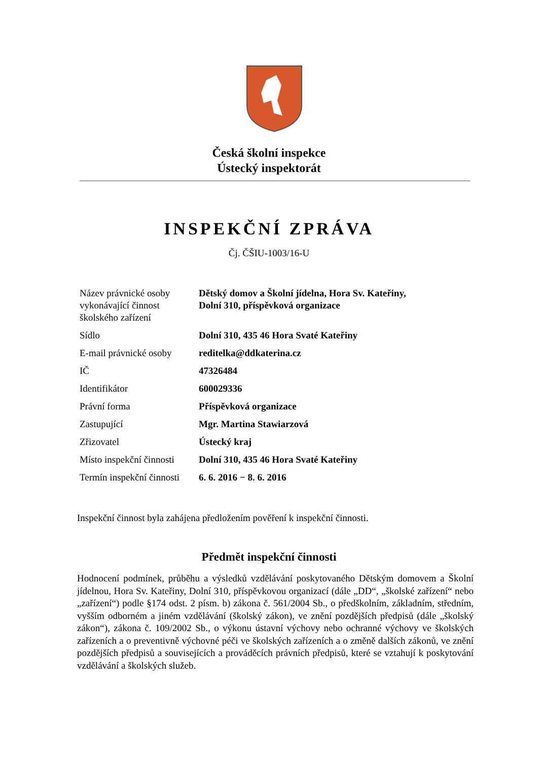Česká školní inspekce
Ústecký inspektorát
INSPEKČNÍ ZPRÁVA
Čj. ČŠIU-1003/16-U
| Název právnické osoby vykonávající činnost školského zařízení | Dětský domov a Školní jídelna, Hora Sv. Kateřiny, Dolní 310, příspěvková organizace |
| Sídlo | Dolní 310, 435 46 Hora Svaté Kateřiny |
| E-mail právnické osoby | reditelka@ddkaterina.cz |
| IČ | 47326484 |
| Identifikátor | 600029336 |
| Právní forma | Příspěvková organizace |
| Zastupující | Mgr. Martina Stawiarzová |
| Zřizovatel | Ústecký kraj |
| Místo inspekční činnosti | Dolní 310, 435 46 Hora Svaté Kateřiny |
| Termín inspekční činnosti | 6. 6. 2016 − 8. 6. 2016 |
Inspekční činnost byla zahájena předložením pověření k inspekční činnosti.
Předmět inspekční činnosti
Hodnocení podmínek, průběhu a výsledků vzdělávání poskytovaného Dětským domovem a Školní jídelnou, Hora Sv. Kateřiny, Dolní 310, příspěvkovou organizací (dále „DD“, „školské zařízení“ nebo „zařízení“) podle §174 odst. 2 písm. b) zákona č. 561/2004 Sb., o předškolním, základním, středním, vyšším odborném a jiném vzdělávání (školský zákon), ve znění pozdějších předpisů (dále „školský zákon“), zákona č. 109/2002 Sb., o výkonu ústavní výchovy nebo ochranné výchovy ve školských zařízeních a o preventivně výchovné péči ve školských zařízeních a o změně dalších zákonů, ve znění pozdějších předpisů a souvisejících a prováděcích právních předpisů, které se vztahují k poskytování vzdělávání a školských služeb.